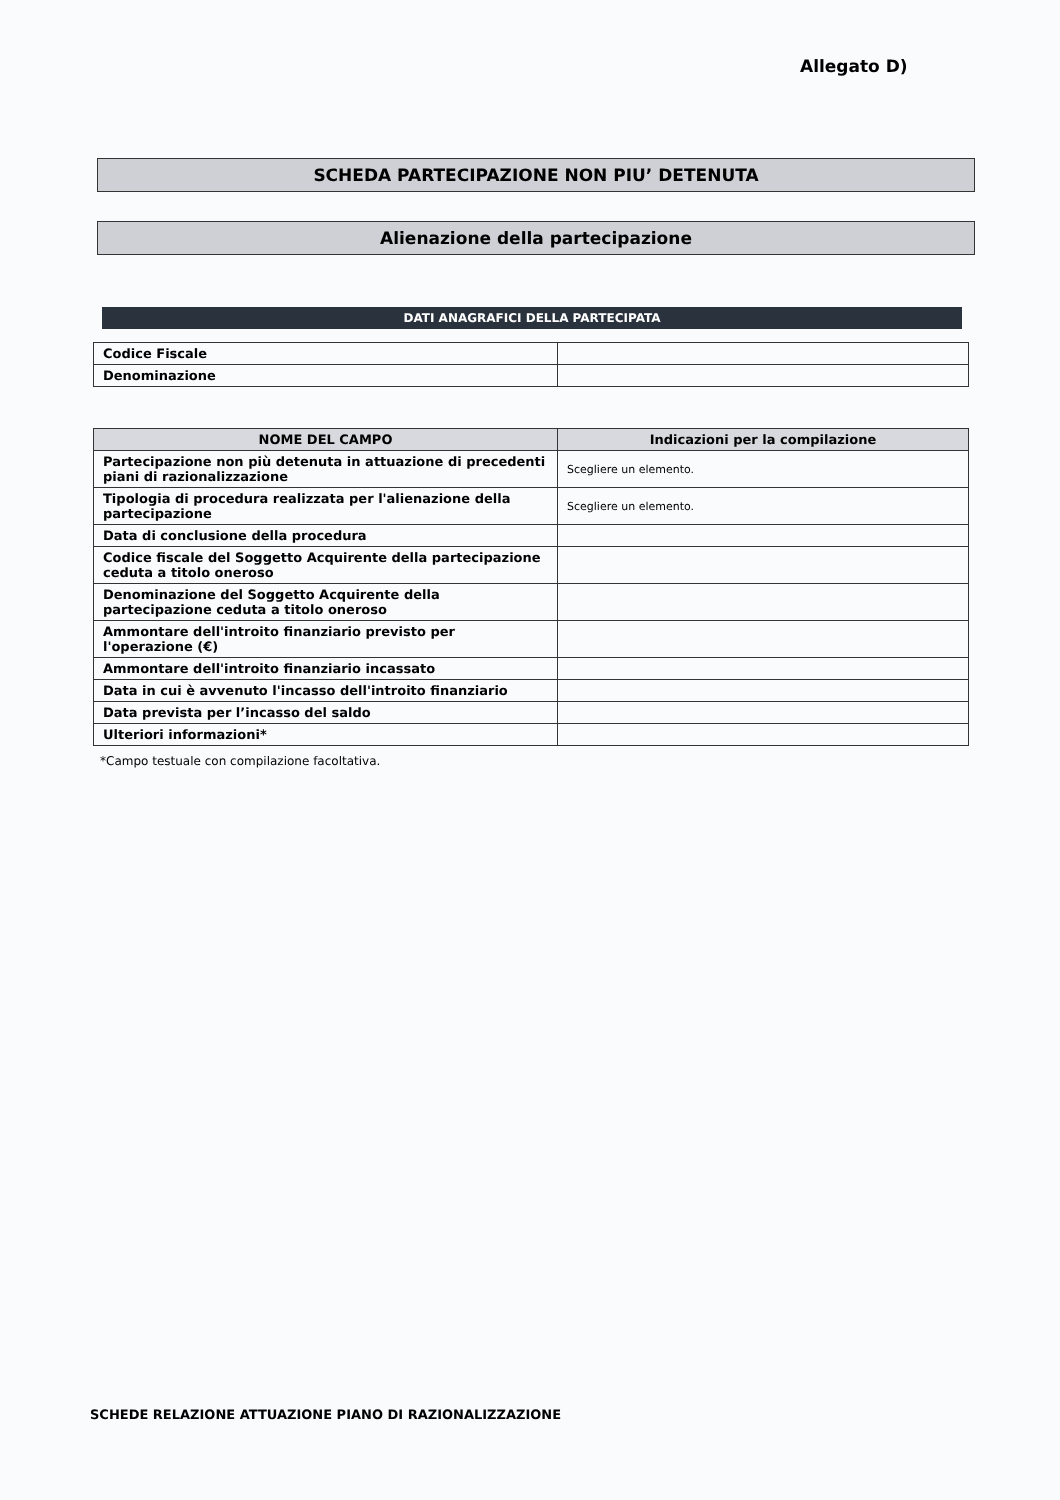Allegato D)
SCHEDA PARTECIPAZIONE NON PIU’ DETENUTA
Alienazione della partecipazione
DATI ANAGRAFICI DELLA PARTECIPATA
| Codice Fiscale | |
| Denominazione | |
| NOME DEL CAMPO | Indicazioni per la compilazione |
| --- | --- |
| Partecipazione non più detenuta in attuazione di precedenti piani di razionalizzazione | Scegliere un elemento. |
| Tipologia di procedura realizzata per l'alienazione della partecipazione | Scegliere un elemento. |
| Data di conclusione della procedura | |
| Codice fiscale del Soggetto Acquirente della partecipazione ceduta a titolo oneroso | |
| Denominazione del Soggetto Acquirente della partecipazione ceduta a titolo oneroso | |
| Ammontare dell'introito finanziario previsto per l'operazione (€) | |
| Ammontare dell'introito finanziario incassato | |
| Data in cui è avvenuto l'incasso dell'introito finanziario | |
| Data prevista per l’incasso del saldo | |
| Ulteriori informazioni* | |
*Campo testuale con compilazione facoltativa.
SCHEDE RELAZIONE ATTUAZIONE PIANO DI RAZIONALIZZAZIONE